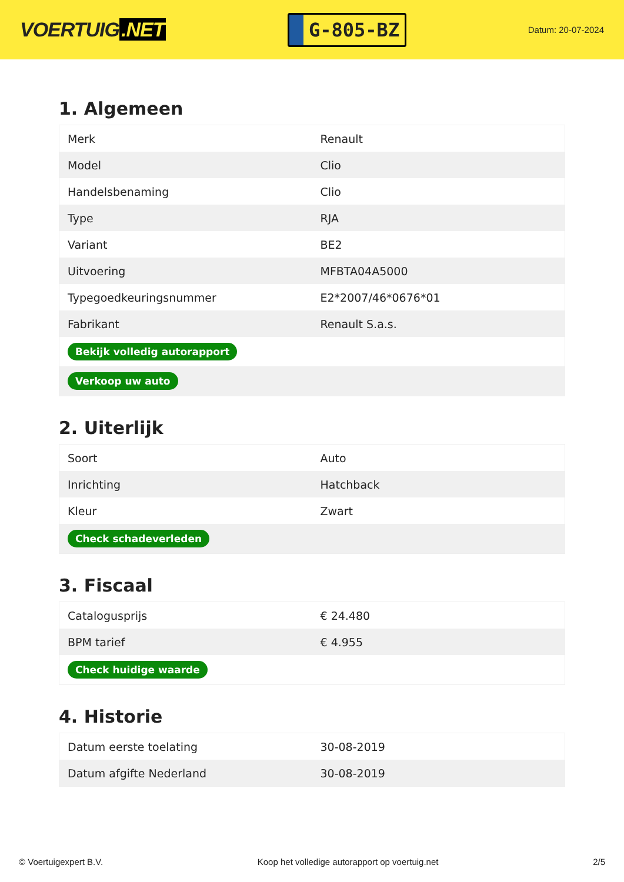VOERTUIG.NET
G-805-BZ
Datum: 20-07-2024
1. Algemeen
| Merk | Renault |
| Model | Clio |
| Handelsbenaming | Clio |
| Type | RJA |
| Variant | BE2 |
| Uitvoering | MFBTA04A5000 |
| Typegoedkeuringsnummer | E2*2007/46*0676*01 |
| Fabrikant | Renault S.a.s. |
| Bekijk volledig autorapport | |
| Verkoop uw auto | |
2. Uiterlijk
| Soort | Auto |
| Inrichting | Hatchback |
| Kleur | Zwart |
| Check schadeverleden | |
3. Fiscaal
| Catalogusprijs | € 24.480 |
| BPM tarief | € 4.955 |
| Check huidige waarde | |
4. Historie
| Datum eerste toelating | 30-08-2019 |
| Datum afgifte Nederland | 30-08-2019 |
© Voertuigexpert B.V. Koop het volledige autorapport op voertuig.net 2/5